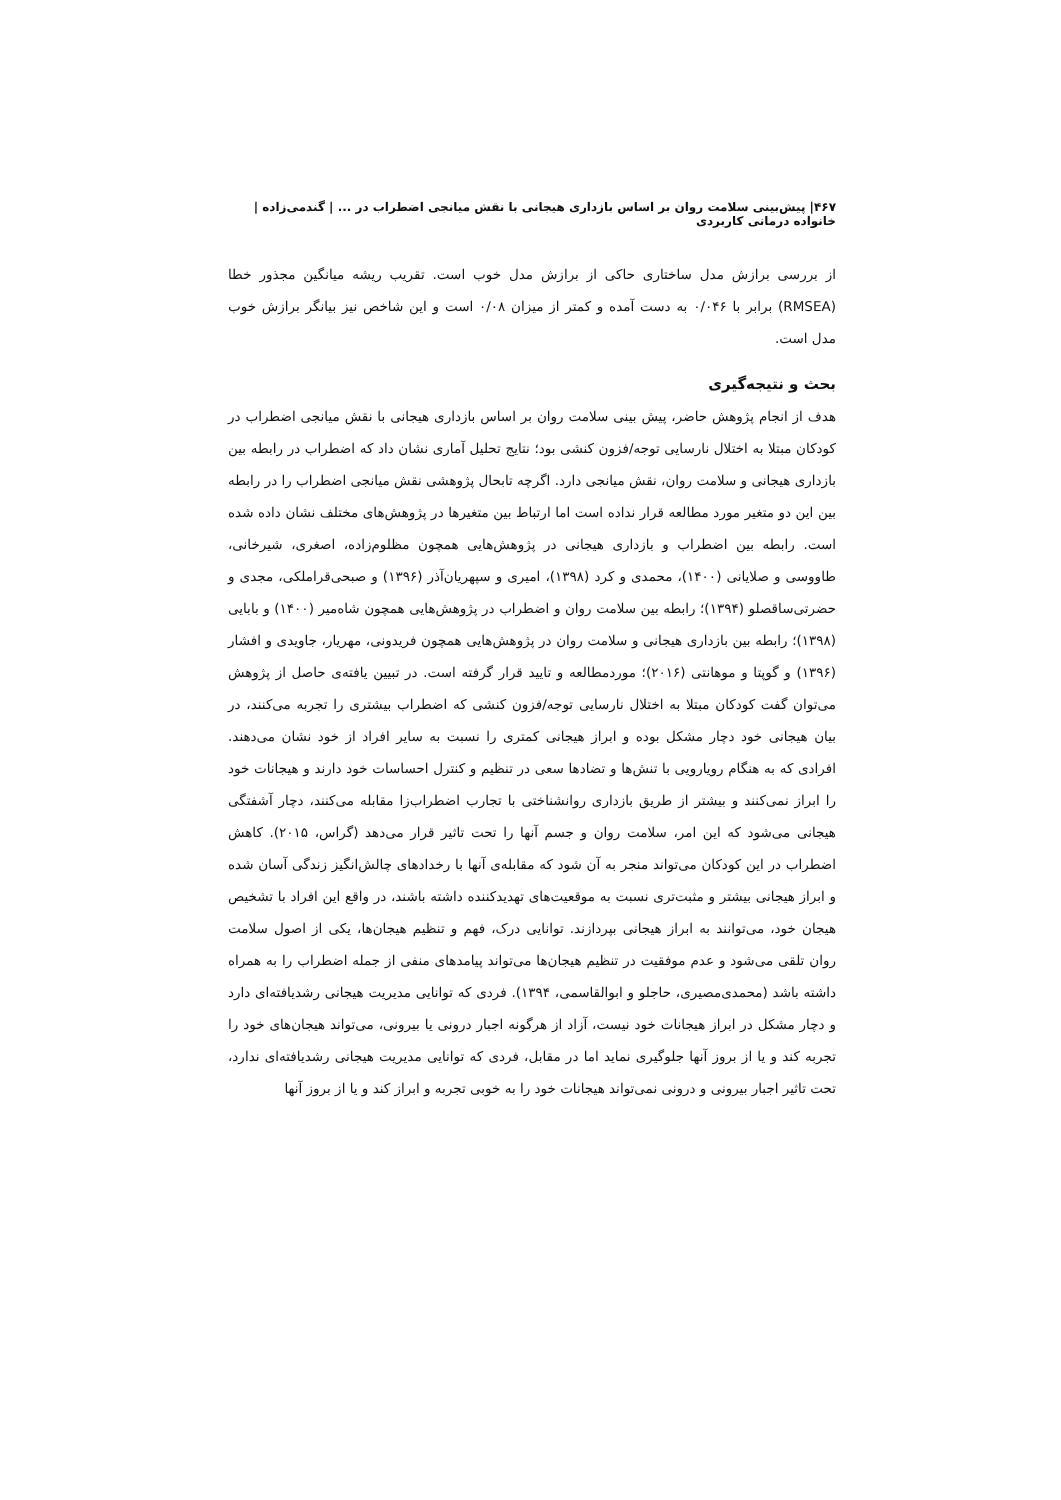۴۶۷| پیش‌بینی سلامت روان بر اساس بازداری هیجانی با نقش میانجی اضطراب در ... | گندمی‌زاده | خانواده درمانی کاربردی
از بررسی برازش مدل ساختاری حاکی از برازش مدل خوب است. تقریب ریشه میانگین مجذور خطا (RMSEA) برابر با ۰/۰۴۶ به دست آمده و کمتر از میزان ۰/۰۸ است و این شاخص نیز بیانگر برازش خوب مدل است.
بحث و نتیجه‌گیری
هدف از انجام پژوهش حاضر، پیش بینی سلامت روان بر اساس بازداری هیجانی با نقش میانجی اضطراب در کودکان مبتلا به اختلال نارسایی توجه/فزون کنشی بود؛ نتایج تحلیل آماری نشان داد که اضطراب در رابطه بین بازداری هیجانی و سلامت روان، نقش میانجی دارد. اگرچه تابحال پژوهشی نقش میانجی اضطراب را در رابطه بین این دو متغیر مورد مطالعه قرار نداده است اما ارتباط بین متغیرها در پژوهش‌های مختلف نشان داده شده است. رابطه بین اضطراب و بازداری هیجانی در پژوهش‌هایی همچون مظلوم‌زاده، اصغری، شیرخانی، طاووسی و صلایانی (۱۴۰۰)، محمدی و کرد (۱۳۹۸)، امیری و سپهریان‌آذر (۱۳۹۶) و صبحی‌قراملکی، مجدی و حضرتی‌ساقصلو (۱۳۹۴)؛ رابطه بین سلامت روان و اضطراب در پژوهش‌هایی همچون شاه‌میر (۱۴۰۰) و بابایی (۱۳۹۸)؛ رابطه بین بازداری هیجانی و سلامت روان در پژوهش‌هایی همچون فریدونی، مهریار، جاویدی و افشار (۱۳۹۶) و گوپتا و موهانتی (۲۰۱۶)؛ موردمطالعه و تایید قرار گرفته است. در تبیین یافته‌ی حاصل از پژوهش می‌توان گفت کودکان مبتلا به اختلال نارسایی توجه/فزون کنشی که اضطراب بیشتری را تجربه می‌کنند، در بیان هیجانی خود دچار مشکل بوده و ابراز هیجانی کمتری را نسبت به سایر افراد از خود نشان می‌دهند. افرادی که به هنگام رویارویی با تنش‌ها و تضادها سعی در تنظیم و کنترل احساسات خود دارند و هیجانات خود را ابراز نمی‌کنند و بیشتر از طریق بازداری روانشناختی با تجارب اضطراب‌زا مقابله می‌کنند، دچار آشفتگی هیجانی می‌شود که این امر، سلامت روان و جسم آنها را تحت تاثیر قرار می‌دهد (گراس، ۲۰۱۵). کاهش اضطراب در این کودکان می‌تواند منجر به آن شود که مقابله‌ی آنها با رخدادهای چالش‌انگیز زندگی آسان شده و ابراز هیجانی بیشتر و مثبت‌تری نسبت به موقعیت‌های تهدیدکننده داشته باشند، در واقع این افراد با تشخیص هیجان خود، می‌توانند به ابراز هیجانی بپردازند. توانایی درک، فهم و تنظیم هیجان‌ها، یکی از اصول سلامت روان تلقی می‌شود و عدم موفقیت در تنظیم هیجان‌ها می‌تواند پیامدهای منفی از جمله اضطراب را به همراه داشته باشد (محمدی‌مصیری، حاجلو و ابوالقاسمی، ۱۳۹۴). فردی که توانایی مدیریت هیجانی رشدیافته‌ای دارد و دچار مشکل در ابراز هیجانات خود نیست، آزاد از هرگونه اجبار درونی یا بیرونی، می‌تواند هیجان‌های خود را تجربه کند و یا از بروز آنها جلوگیری نماید اما در مقابل، فردی که توانایی مدیریت هیجانی رشدیافته‌ای ندارد، تحت تاثیر اجبار بیرونی و درونی نمی‌تواند هیجانات خود را به خوبی تجربه و ابراز کند و یا از بروز آنها